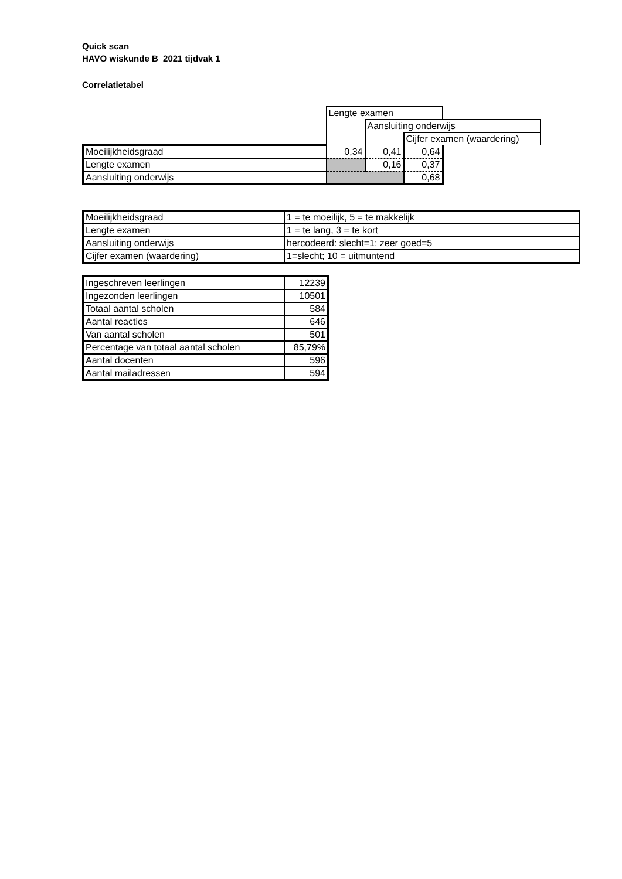Quick scan
HAVO wiskunde B 2021 tijdvak 1
Correlatietabel
| | Lengte examen | | | |
| | | Aansluiting onderwijs | | |
| | | | Cijfer examen (waardering) | |
| Moeilijkheidsgraad | 0,34 | 0,41 | 0,64 | |
| Lengte examen | | 0,16 | 0,37 | |
| Aansluiting onderwijs | | | 0,68 | |
| Moeilijkheidsgraad | 1 = te moeilijk, 5 = te makkelijk |
| Lengte examen | 1 = te lang, 3 = te kort |
| Aansluiting onderwijs | hercodeerd: slecht=1; zeer goed=5 |
| Cijfer examen (waardering) | 1=slecht; 10 = uitmuntend |
| Ingeschreven leerlingen | 12239 |
| Ingezonden leerlingen | 10501 |
| Totaal aantal scholen | 584 |
| Aantal reacties | 646 |
| Van aantal scholen | 501 |
| Percentage van totaal aantal scholen | 85,79% |
| Aantal docenten | 596 |
| Aantal mailadressen | 594 |